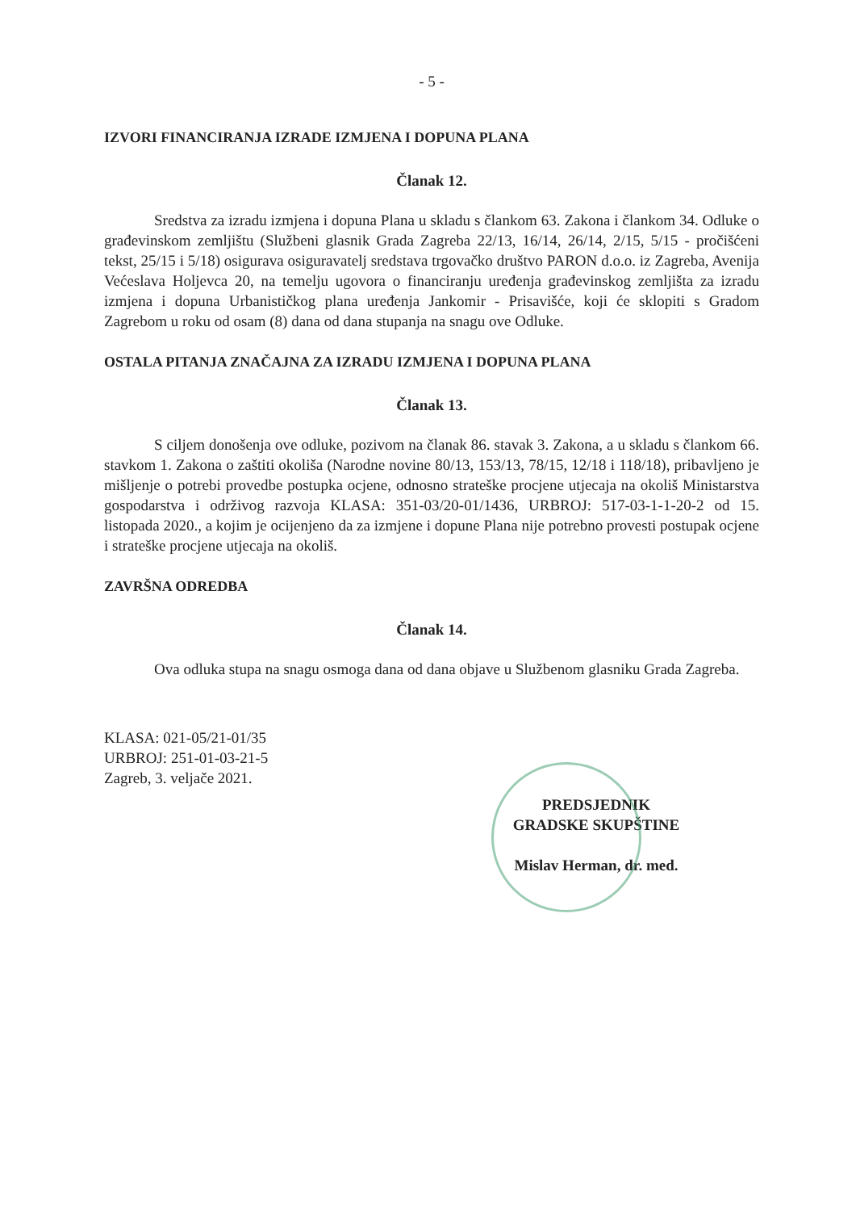- 5 -
IZVORI FINANCIRANJA IZRADE IZMJENA I DOPUNA PLANA
Članak 12.
Sredstva za izradu izmjena i dopuna Plana u skladu s člankom 63. Zakona i člankom 34. Odluke o građevinskom zemljištu (Službeni glasnik Grada Zagreba 22/13, 16/14, 26/14, 2/15, 5/15 - pročišćeni tekst, 25/15 i 5/18) osigurava osiguravatelj sredstava trgovačko društvo PARON d.o.o. iz Zagreba, Avenija Većeslava Holjevca 20, na temelju ugovora o financiranju uređenja građevinskog zemljišta za izradu izmjena i dopuna Urbanističkog plana uređenja Jankomir - Prisavišće, koji će sklopiti s Gradom Zagrebom u roku od osam (8) dana od dana stupanja na snagu ove Odluke.
OSTALA PITANJA ZNAČAJNA ZA IZRADU IZMJENA I DOPUNA PLANA
Članak 13.
S ciljem donošenja ove odluke, pozivom na članak 86. stavak 3. Zakona, a u skladu s člankom 66. stavkom 1. Zakona o zaštiti okoliša (Narodne novine 80/13, 153/13, 78/15, 12/18 i 118/18), pribavljeno je mišljenje o potrebi provedbe postupka ocjene, odnosno strateške procjene utjecaja na okoliš Ministarstva gospodarstva i održivog razvoja KLASA: 351-03/20-01/1436, URBROJ: 517-03-1-1-20-2 od 15. listopada 2020., a kojim je ocijenjeno da za izmjene i dopune Plana nije potrebno provesti postupak ocjene i strateške procjene utjecaja na okoliš.
ZAVRŠNA ODREDBA
Članak 14.
Ova odluka stupa na snagu osmoga dana od dana objave u Službenom glasniku Grada Zagreba.
KLASA: 021-05/21-01/35
URBROJ: 251-01-03-21-5
Zagreb, 3. veljače 2021.
PREDSJEDNIK
GRADSKE SKUPŠTINE
Mislav Herman, dr. med.